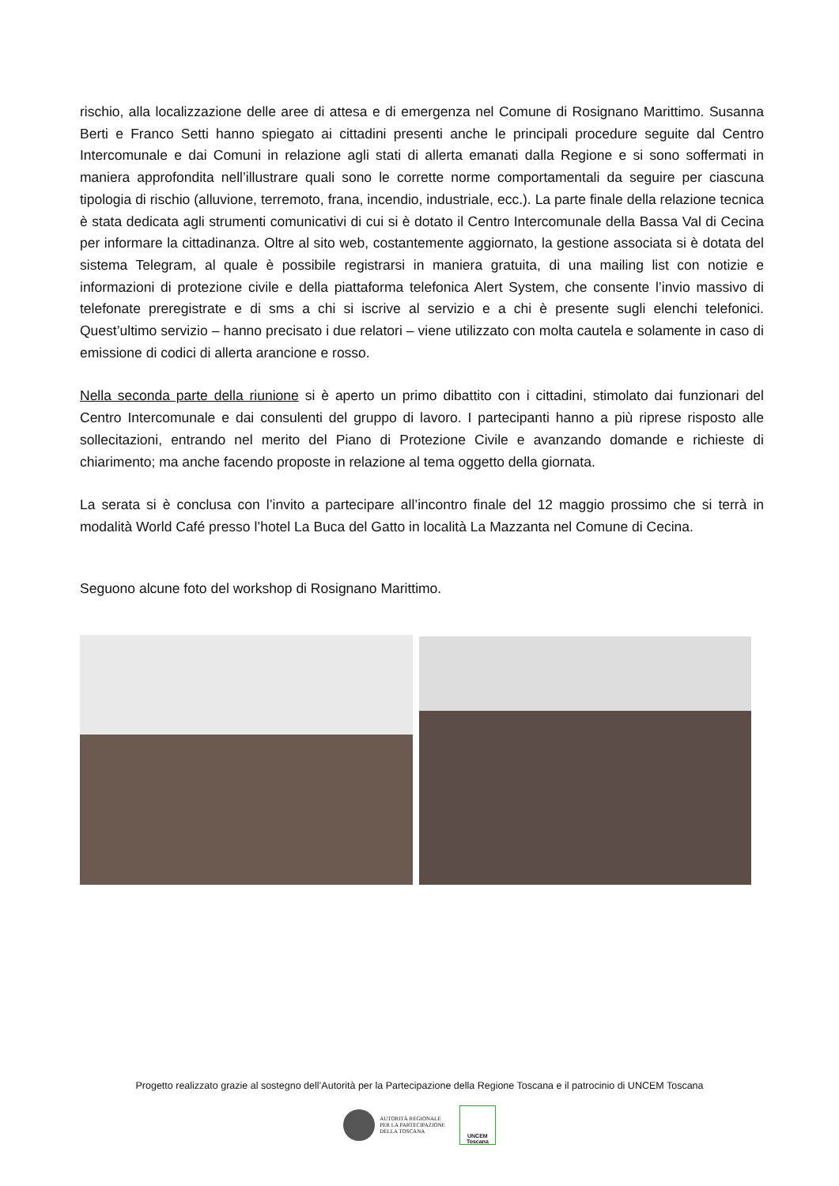rischio, alla localizzazione delle aree di attesa e di emergenza nel Comune di Rosignano Marittimo. Susanna Berti e Franco Setti hanno spiegato ai cittadini presenti anche le principali procedure seguite dal Centro Intercomunale e dai Comuni in relazione agli stati di allerta emanati dalla Regione e si sono soffermati in maniera approfondita nell’illustrare quali sono le corrette norme comportamentali da seguire per ciascuna tipologia di rischio (alluvione, terremoto, frana, incendio, industriale, ecc.). La parte finale della relazione tecnica è stata dedicata agli strumenti comunicativi di cui si è dotato il Centro Intercomunale della Bassa Val di Cecina per informare la cittadinanza. Oltre al sito web, costantemente aggiornato, la gestione associata si è dotata del sistema Telegram, al quale è possibile registrarsi in maniera gratuita, di una mailing list con notizie e informazioni di protezione civile e della piattaforma telefonica Alert System, che consente l’invio massivo di telefonate preregistrate e di sms a chi si iscrive al servizio e a chi è presente sugli elenchi telefonici. Quest’ultimo servizio – hanno precisato i due relatori – viene utilizzato con molta cautela e solamente in caso di emissione di codici di allerta arancione e rosso.
Nella seconda parte della riunione si è aperto un primo dibattito con i cittadini, stimolato dai funzionari del Centro Intercomunale e dai consulenti del gruppo di lavoro. I partecipanti hanno a più riprese risposto alle sollecitazioni, entrando nel merito del Piano di Protezione Civile e avanzando domande e richieste di chiarimento; ma anche facendo proposte in relazione al tema oggetto della giornata.
La serata si è conclusa con l’invito a partecipare all’incontro finale del 12 maggio prossimo che si terrà in modalità World Café presso l’hotel La Buca del Gatto in località La Mazzanta nel Comune di Cecina.
Seguono alcune foto del workshop di Rosignano Marittimo.
Progetto realizzato grazie al sostegno dell’Autorità per la Partecipazione della Regione Toscana e il patrocinio di UNCEM Toscana
AUTORITÀ REGIONALE
PER LA PARTECIPAZIONE
DELLA TOSCANA
UNCEM Toscana